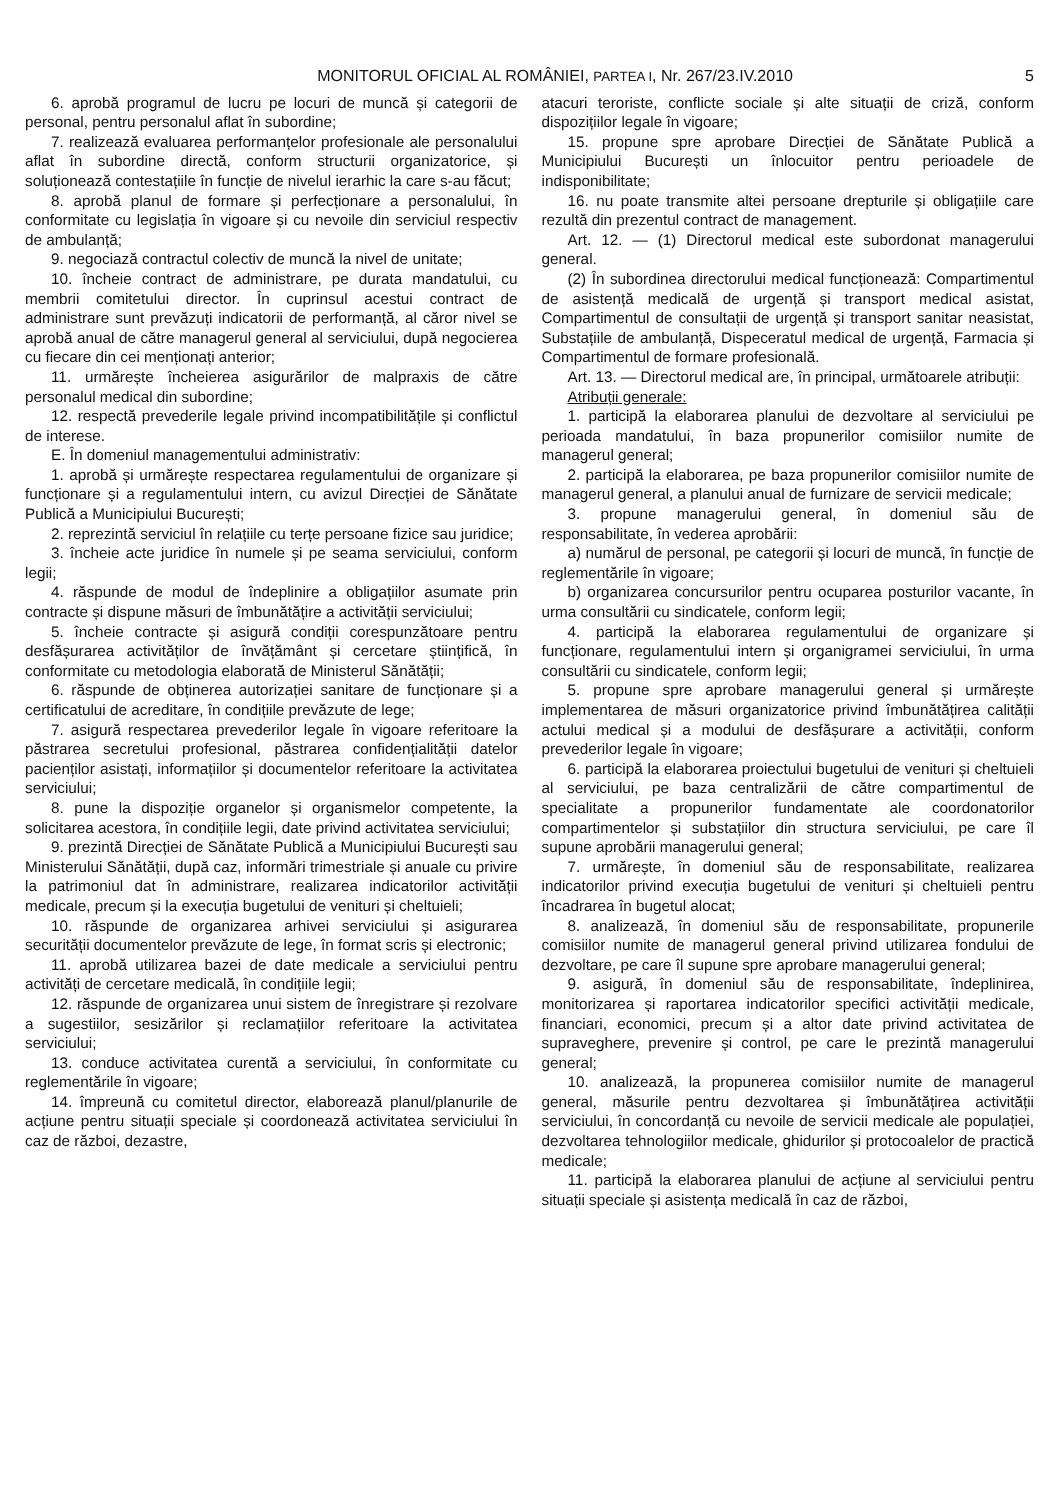MONITORUL OFICIAL AL ROMÂNIEI, PARTEA I, Nr. 267/23.IV.2010 5
6. aprobă programul de lucru pe locuri de muncă și categorii de personal, pentru personalul aflat în subordine;
7. realizează evaluarea performanțelor profesionale ale personalului aflat în subordine directă, conform structurii organizatorice, și soluționează contestațiile în funcție de nivelul ierarhic la care s-au făcut;
8. aprobă planul de formare și perfecționare a personalului, în conformitate cu legislația în vigoare și cu nevoile din serviciul respectiv de ambulanță;
9. negociază contractul colectiv de muncă la nivel de unitate;
10. încheie contract de administrare, pe durata mandatului, cu membrii comitetului director. În cuprinsul acestui contract de administrare sunt prevăzuți indicatorii de performanță, al căror nivel se aprobă anual de către managerul general al serviciului, după negocierea cu fiecare din cei menționați anterior;
11. urmărește încheierea asigurărilor de malpraxis de către personalul medical din subordine;
12. respectă prevederile legale privind incompatibilitățile și conflictul de interese.
E. În domeniul managementului administrativ:
1. aprobă și urmărește respectarea regulamentului de organizare și funcționare și a regulamentului intern, cu avizul Direcției de Sănătate Publică a Municipiului București;
2. reprezintă serviciul în relațiile cu terțe persoane fizice sau juridice;
3. încheie acte juridice în numele și pe seama serviciului, conform legii;
4. răspunde de modul de îndeplinire a obligațiilor asumate prin contracte și dispune măsuri de îmbunătățire a activității serviciului;
5. încheie contracte și asigură condiții corespunzătoare pentru desfășurarea activităților de învățământ și cercetare științifică, în conformitate cu metodologia elaborată de Ministerul Sănătății;
6. răspunde de obținerea autorizației sanitare de funcționare și a certificatului de acreditare, în condițiile prevăzute de lege;
7. asigură respectarea prevederilor legale în vigoare referitoare la păstrarea secretului profesional, păstrarea confidențialității datelor pacienților asistați, informațiilor și documentelor referitoare la activitatea serviciului;
8. pune la dispoziție organelor și organismelor competente, la solicitarea acestora, în condițiile legii, date privind activitatea serviciului;
9. prezintă Direcției de Sănătate Publică a Municipiului București sau Ministerului Sănătății, după caz, informări trimestriale și anuale cu privire la patrimoniul dat în administrare, realizarea indicatorilor activității medicale, precum și la execuția bugetului de venituri și cheltuieli;
10. răspunde de organizarea arhivei serviciului și asigurarea securității documentelor prevăzute de lege, în format scris și electronic;
11. aprobă utilizarea bazei de date medicale a serviciului pentru activități de cercetare medicală, în condițiile legii;
12. răspunde de organizarea unui sistem de înregistrare și rezolvare a sugestiilor, sesizărilor și reclamațiilor referitoare la activitatea serviciului;
13. conduce activitatea curentă a serviciului, în conformitate cu reglementările în vigoare;
14. împreună cu comitetul director, elaborează planul/planurile de acțiune pentru situații speciale și coordonează activitatea serviciului în caz de război, dezastre,
atacuri teroriste, conflicte sociale și alte situații de criză, conform dispozițiilor legale în vigoare;
15. propune spre aprobare Direcției de Sănătate Publică a Municipiului București un înlocuitor pentru perioadele de indisponibilitate;
16. nu poate transmite altei persoane drepturile și obligațiile care rezultă din prezentul contract de management.
Art. 12. — (1) Directorul medical este subordonat managerului general.
(2) În subordinea directorului medical funcționează: Compartimentul de asistență medicală de urgență și transport medical asistat, Compartimentul de consultații de urgență și transport sanitar neasistat, Substațiile de ambulanță, Dispeceratul medical de urgență, Farmacia și Compartimentul de formare profesională.
Art. 13. — Directorul medical are, în principal, următoarele atribuții:
Atribuții generale:
1. participă la elaborarea planului de dezvoltare al serviciului pe perioada mandatului, în baza propunerilor comisiilor numite de managerul general;
2. participă la elaborarea, pe baza propunerilor comisiilor numite de managerul general, a planului anual de furnizare de servicii medicale;
3. propune managerului general, în domeniul său de responsabilitate, în vederea aprobării:
a) numărul de personal, pe categorii și locuri de muncă, în funcție de reglementările în vigoare;
b) organizarea concursurilor pentru ocuparea posturilor vacante, în urma consultării cu sindicatele, conform legii;
4. participă la elaborarea regulamentului de organizare și funcționare, regulamentului intern și organigramei serviciului, în urma consultării cu sindicatele, conform legii;
5. propune spre aprobare managerului general și urmărește implementarea de măsuri organizatorice privind îmbunătățirea calității actului medical și a modului de desfășurare a activității, conform prevederilor legale în vigoare;
6. participă la elaborarea proiectului bugetului de venituri și cheltuieli al serviciului, pe baza centralizării de către compartimentul de specialitate a propunerilor fundamentate ale coordonatorilor compartimentelor și substațiilor din structura serviciului, pe care îl supune aprobării managerului general;
7. urmărește, în domeniul său de responsabilitate, realizarea indicatorilor privind execuția bugetului de venituri și cheltuieli pentru încadrarea în bugetul alocat;
8. analizează, în domeniul său de responsabilitate, propunerile comisiilor numite de managerul general privind utilizarea fondului de dezvoltare, pe care îl supune spre aprobare managerului general;
9. asigură, în domeniul său de responsabilitate, îndeplinirea, monitorizarea și raportarea indicatorilor specifici activității medicale, financiari, economici, precum și a altor date privind activitatea de supraveghere, prevenire și control, pe care le prezintă managerului general;
10. analizează, la propunerea comisiilor numite de managerul general, măsurile pentru dezvoltarea și îmbunătățirea activității serviciului, în concordanță cu nevoile de servicii medicale ale populației, dezvoltarea tehnologiilor medicale, ghidurilor și protocoalelor de practică medicale;
11. participă la elaborarea planului de acțiune al serviciului pentru situații speciale și asistența medicală în caz de război,